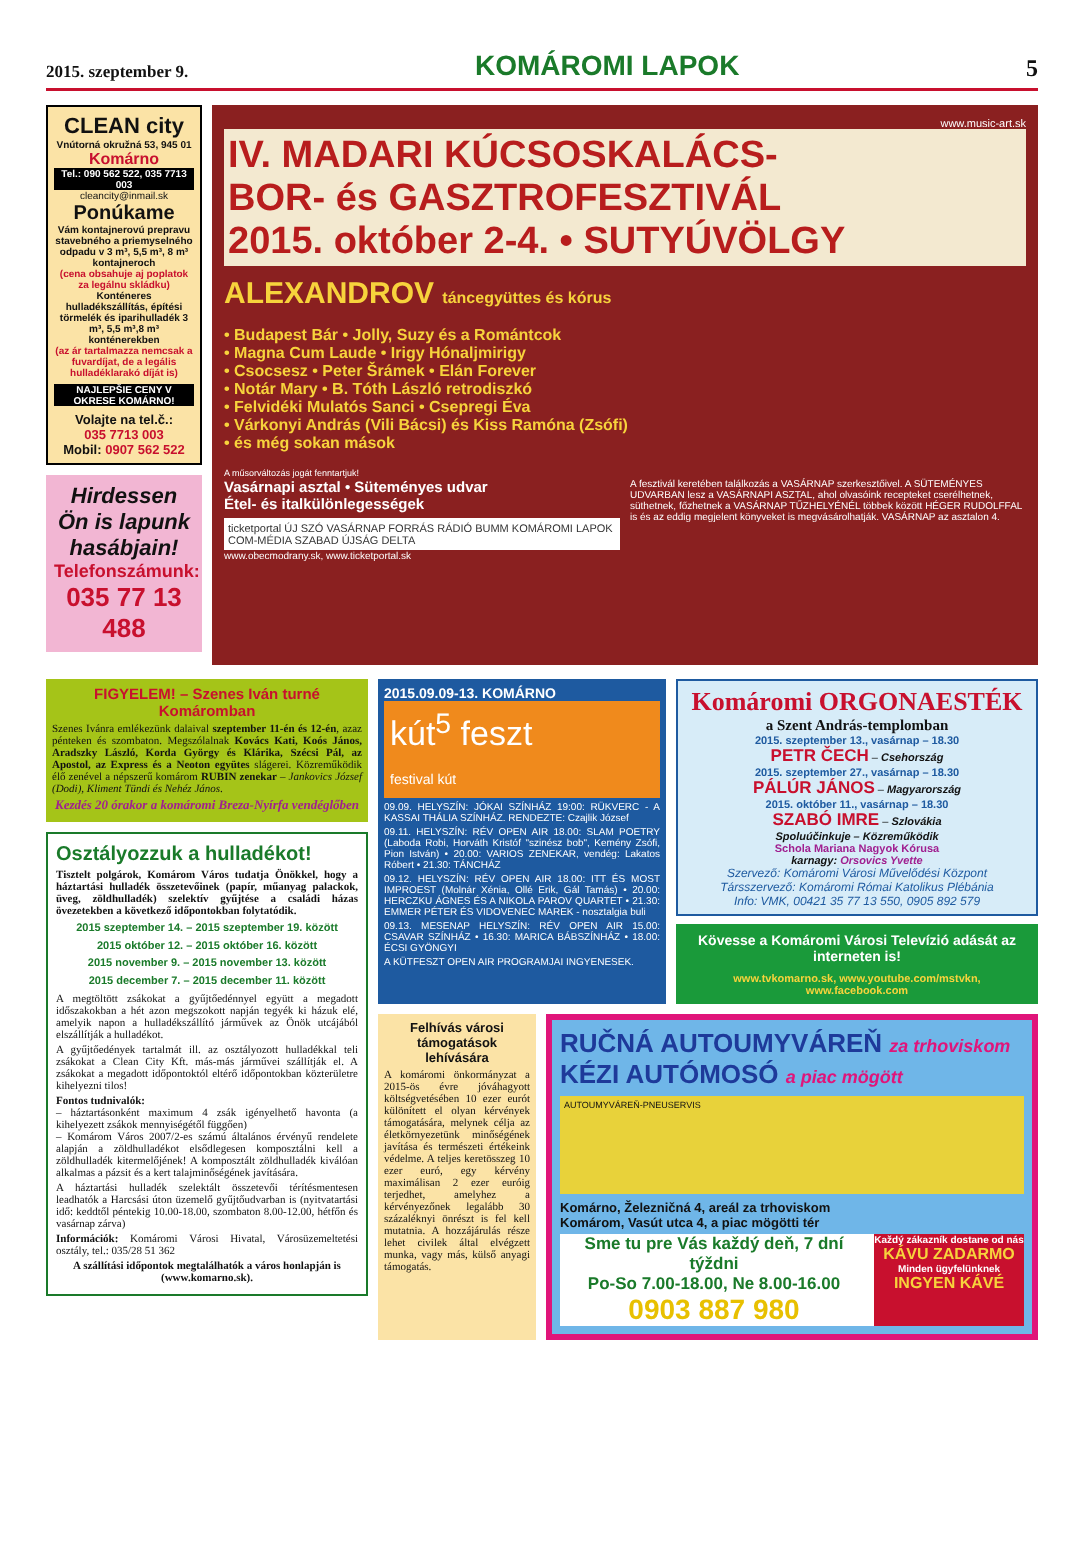2015. szeptember 9. KOMÁROMI LAPOK 5
CLEAN city
Vnútorná okružná 53, 945 01
Komárno
Tel.: 090 562 522, 035 7713 003
cleancity@inmail.sk
Ponúkame
Vám kontajnerovú prepravu stavebného a priemyselného odpadu v 3 m³, 5,5 m³, 8 m³ kontajneroch
(cena obsahuje aj poplatok za legálnu skládku)
Konténeres hulladékszállítás, építési törmelék és iparihulladék 3 m³, 5,5 m³,8 m³ konténerekben
(az ár tartalmazza nemcsak a fuvardíjat, de a legális hulladéklarakó díját is)
NAJLEPŠIE CENY V OKRESE KOMÁRNO!
Volajte na tel.č.:
035 7713 003
Mobil: 0907 562 522
Hirdessen Ön is lapunk hasábjain!
Telefonszámunk:
035 77 13 488
www.music-art.sk
IV. MADARI KÚCSOSKALÁCS-
BOR- és GASZTROFESZTIVÁL
2015. október 2-4. • SUTYÚVÖLGY
ALEXANDROV táncegyüttes és kórus
• Budapest Bár • Jolly, Suzy és a Romántcok
• Magna Cum Laude • Irigy Hónaljmirigy
• Csocsesz • Peter Šrámek • Elán Forever
• Notár Mary • B. Tóth László retrodiszkó
• Felvidéki Mulatós Sanci • Csepregi Éva
• Várkonyi András (Vili Bácsi) és Kiss Ramóna (Zsófi)
• és még sokan mások
A műsorváltozás jogát fenntartjuk!
Vasárnapi asztal • Süteményes udvar
Étel- és italkülönlegességek
ticketportal ÚJ SZÓ VASÁRNAP FORRÁS RÁDIÓ BUMM KOMÁROMI LAPOK COM-MÉDIA SZABAD ÚJSÁG DELTA
A fesztivál keretében találkozás a VASÁRNAP szerkesztőivel. A SÜTEMÉNYES UDVARBAN lesz a VASÁRNAPI ASZTAL, ahol olvasóink recepteket cserélhetnek, süthetnek, főzhetnek a VASÁRNAP TŰZHELYÉNÉL többek között HÉGER RUDOLFFAL is és az eddig megjelent könyveket is megvásárolhatják. VASÁRNAP az asztalon 4.
www.obecmodrany.sk, www.ticketportal.sk
FIGYELEM! – Szenes Iván turné Komáromban
Szenes Ivánra emlékezünk dalaival szeptember 11-én és 12-én, azaz pénteken és szombaton. Megszólalnak Kovács Kati, Koós János, Aradszky László, Korda György és Klárika, Szécsi Pál, az Apostol, az Express és a Neoton együtes slágerei. Közreműködik élő zenével a népszerű komárom RUBIN zenekar – Jankovics József (Dodi), Kliment Tündi és Nehéz János.
Kezdés 20 órakor a komáromi Breza-Nyírfa vendéglőben
Osztályozzuk a hulladékot!
Tisztelt polgárok, Komárom Város tudatja Önökkel, hogy a háztartási hulladék összetevőinek (papír, műanyag palackok, üveg, zöldhulladék) szelektív gyűjtése a családi házas övezetekben a következő időpontokban folytatódik.
2015 szeptember 14. – 2015 szeptember 19. között
2015 október 12. – 2015 október 16. között
2015 november 9. – 2015 november 13. között
2015 december 7. – 2015 december 11. között
A megtöltött zsákokat a gyűjtőedénnyel együtt a megadott időszakokban a hét azon megszokott napján tegyék ki házuk elé, amelyik napon a hulladékszállító járművek az Önök utcájából elszállítják a hulladékot.
A gyűjtőedények tartalmát ill. az osztályozott hulladékkal teli zsákokat a Clean City Kft. más-más járművei szállítják el. A zsákokat a megadott időpontoktól eltérő időpontokban közterületre kihelyezni tilos!
Fontos tudnivalók:
– háztartásonként maximum 4 zsák igényelhető havonta (a kihelyezett zsákok mennyiségétől függően)
– Komárom Város 2007/2-es számú általános érvényű rendelete alapján a zöldhulladékot elsődlegesen komposztálni kell a zöldhulladék kitermelőjének! A komposztált zöldhulladék kiválóan alkalmas a pázsit és a kert talajminőségének javítására.
A háztartási hulladék szelektált összetevői térítésmentesen leadhatók a Harcsási úton üzemelő gyűjtőudvarban is (nyitvatartási idő: keddtől péntekig 10.00-18.00, szombaton 8.00-12.00, hétfőn és vasárnap zárva)
Információk: Komáromi Városi Hivatal, Városüzemeltetési osztály, tel.: 035/28 51 362
A szállítási időpontok megtalálhatók a város honlapján is (www.komarno.sk).
2015.09.09-13. KOMÁRNO
kút<sup>5</sup> feszt
festival kút
09.09. HELYSZÍN: JÓKAI SZÍNHÁZ 19:00: RÜKVERC - A KASSAI THÁLIA SZÍNHÁZ. RENDEZTE: Czajlik József
09.11. HELYSZÍN: RÉV OPEN AIR 18.00: SLAM POETRY (Laboda Robi, Horváth Kristóf "szinész bob", Kemény Zsófi, Pion István) • 20.00: VARIOS ZENEKAR, vendég: Lakatos Róbert • 21.30: TÁNCHÁZ
09.12. HELYSZÍN: RÉV OPEN AIR 18.00: ITT ÉS MOST IMPROEST (Molnár Xénia, Ollé Erik, Gál Tamás) • 20.00: HERCZKU ÁGNES ÉS A NIKOLA PAROV QUARTET • 21.30: EMMER PÉTER ÉS VIDOVENEC MAREK - nosztalgia buli
09.13. MESENAP HELYSZÍN: RÉV OPEN AIR 15.00: CSAVAR SZÍNHÁZ • 16.30: MARICA BÁBSZÍNHÁZ • 18.00: ÉCSI GYÖNGYI
A KÜTFESZT OPEN AIR PROGRAMJAI INGYENESEK.
Komáromi ORGONAESTÉK
a Szent András-templomban
2015. szeptember 13., vasárnap – 18.30
PETR ČECH – Csehország
2015. szeptember 27., vasárnap – 18.30
PÁLÚR JÁNOS – Magyarország
2015. október 11., vasárnap – 18.30
SZABÓ IMRE – Szlovákia
Spoluúčinkuje – Közreműködik
Schola Mariana Nagyok Kórusa
karnagy: Orsovics Yvette
Szervező: Komáromi Városi Művelődési Központ
Társszervező: Komáromi Római Katolikus Plébánia
Info: VMK, 00421 35 77 13 550, 0905 892 579
Kövesse a Komáromi Városi Televízió adását az interneten is!
www.tvkomarno.sk, www.youtube.com/mstvkn, www.facebook.com
Felhívás városi támogatások lehívására
A komáromi önkormányzat a 2015-ös évre jóváhagyott költségvetésében 10 ezer eurót különített el olyan kérvények támogatására, melynek célja az életkörnyezetünk minőségének javítása és természeti értékeink védelme. A teljes keretösszeg 10 ezer euró, egy kérvény maximálisan 2 ezer euróig terjedhet, amelyhez a kérvényezőnek legalább 30 százaléknyi önrészt is fel kell mutatnia. A hozzájárulás része lehet civilek által elvégzett munka, vagy más, külső anyagi támogatás.
RUČNÁ AUTOUMYVÁREŇ za trhoviskom
KÉZI AUTÓMOSÓ a piac mögött
AUTOUMYVÁREŇ-PNEUSERVIS
Komárno, Železničná 4, areál za trhoviskom
Komárom, Vasút utca 4, a piac mögötti tér
Sme tu pre Vás každý deň, 7 dní týždni
Po-So 7.00-18.00, Ne 8.00-16.00
0903 887 980
Každý zákazník dostane od nás
KÁVU ZADARMO
Minden ügyfelünknek
INGYEN KÁVÉ